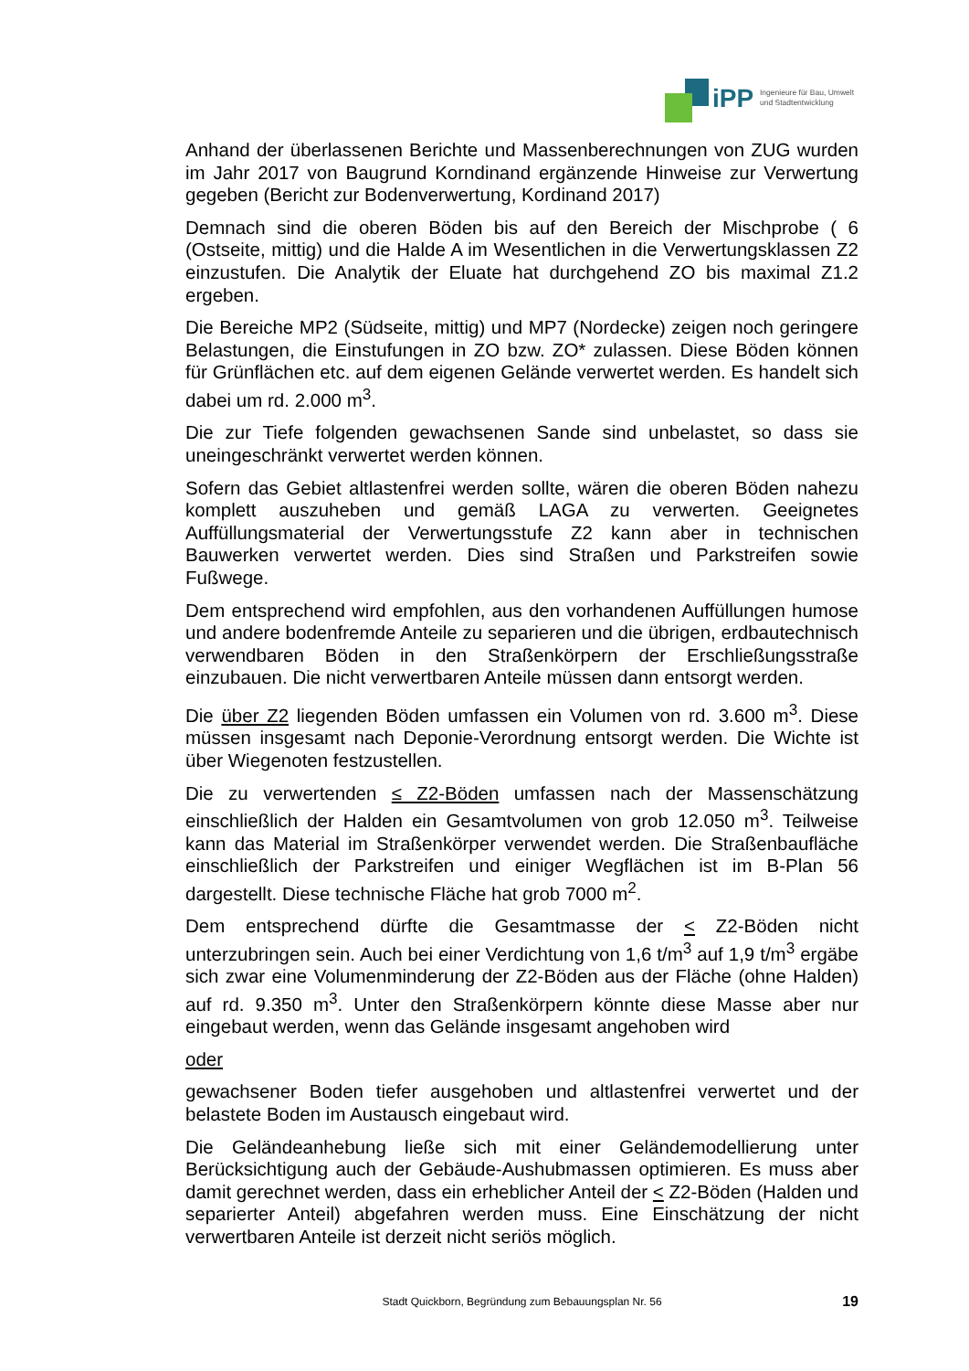iPP
Ingenieure für Bau, Umwelt
und Stadtentwicklung
Anhand der überlassenen Berichte und Massenberechnungen von ZUG wurden im Jahr 2017 von Baugrund Korndinand ergänzende Hinweise zur Verwertung gegeben (Bericht zur Bodenverwertung, Kordinand 2017)
Demnach sind die oberen Böden bis auf den Bereich der Mischprobe ( 6 (Ostseite, mittig) und die Halde A im Wesentlichen in die Verwertungsklassen Z2 einzustufen. Die Analytik der Eluate hat durchgehend ZO bis maximal Z1.2 ergeben.
Die Bereiche MP2 (Südseite, mittig) und MP7 (Nordecke) zeigen noch geringere Belastungen, die Einstufungen in ZO bzw. ZO* zulassen. Diese Böden können für Grünflächen etc. auf dem eigenen Gelände verwertet werden. Es handelt sich dabei um rd. 2.000 m<sup>3</sup>.
Die zur Tiefe folgenden gewachsenen Sande sind unbelastet, so dass sie uneingeschränkt verwertet werden können.
Sofern das Gebiet altlastenfrei werden sollte, wären die oberen Böden nahezu komplett auszuheben und gemäß LAGA zu verwerten. Geeignetes Auffüllungsmaterial der Verwertungsstufe Z2 kann aber in technischen Bauwerken verwertet werden. Dies sind Straßen und Parkstreifen sowie Fußwege.
Dem entsprechend wird empfohlen, aus den vorhandenen Auffüllungen humose und andere bodenfremde Anteile zu separieren und die übrigen, erdbautechnisch verwendbaren Böden in den Straßenkörpern der Erschließungsstraße einzubauen. Die nicht verwertbaren Anteile müssen dann entsorgt werden.
Die über Z2 liegenden Böden umfassen ein Volumen von rd. 3.600 m<sup>3</sup>. Diese müssen insgesamt nach Deponie-Verordnung entsorgt werden. Die Wichte ist über Wiegenoten festzustellen.
Die zu verwertenden ≤ Z2-Böden umfassen nach der Massenschätzung einschließlich der Halden ein Gesamtvolumen von grob 12.050 m<sup>3</sup>. Teilweise kann das Material im Straßenkörper verwendet werden. Die Straßenbaufläche einschließlich der Parkstreifen und einiger Wegflächen ist im B-Plan 56 dargestellt. Diese technische Fläche hat grob 7000 m<sup>2</sup>.
Dem entsprechend dürfte die Gesamtmasse der < Z2-Böden nicht unterzubringen sein. Auch bei einer Verdichtung von 1,6 t/m<sup>3</sup> auf 1,9 t/m<sup>3</sup> ergäbe sich zwar eine Volumenminderung der Z2-Böden aus der Fläche (ohne Halden) auf rd. 9.350 m<sup>3</sup>. Unter den Straßenkörpern könnte diese Masse aber nur eingebaut werden, wenn das Gelände insgesamt angehoben wird
oder
gewachsener Boden tiefer ausgehoben und altlastenfrei verwertet und der belastete Boden im Austausch eingebaut wird.
Die Geländeanhebung ließe sich mit einer Geländemodellierung unter Berücksichtigung auch der Gebäude-Aushubmassen optimieren. Es muss aber damit gerechnet werden, dass ein erheblicher Anteil der < Z2-Böden (Halden und separierter Anteil) abgefahren werden muss. Eine Einschätzung der nicht verwertbaren Anteile ist derzeit nicht seriös möglich.
Stadt Quickborn, Begründung zum Bebauungsplan Nr. 56 19